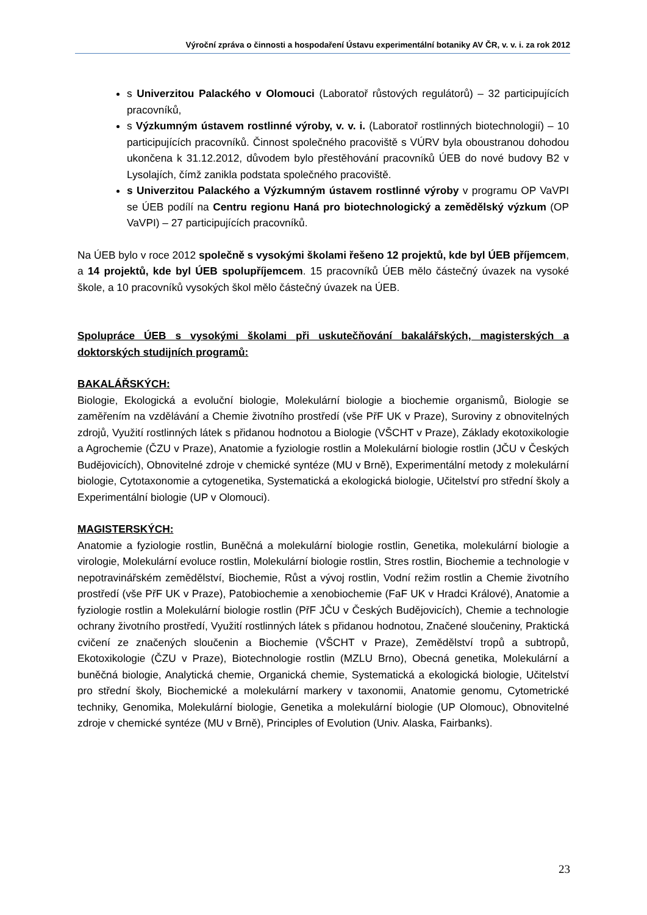Výroční zpráva o činnosti a hospodaření Ústavu experimentální botaniky AV ČR, v. v. i. za rok 2012
s Univerzitou Palackého v Olomouci (Laboratoř růstových regulátorů) – 32 participujících pracovníků,
s Výzkumným ústavem rostlinné výroby, v. v. i. (Laboratoř rostlinných biotechnologií) – 10 participujících pracovníků. Činnost společného pracoviště s VÚRV byla oboustranou dohodou ukončena k 31.12.2012, důvodem bylo přestěhování pracovníků ÚEB do nové budovy B2 v Lysolajích, čímž zanikla podstata společného pracoviště.
s Univerzitou Palackého a Výzkumným ústavem rostlinné výroby v programu OP VaVPI se ÚEB podílí na Centru regionu Haná pro biotechnologický a zemědělský výzkum (OP VaVPI) – 27 participujících pracovníků.
Na ÚEB bylo v roce 2012 společně s vysokými školami řešeno 12 projektů, kde byl ÚEB příjemcem, a 14 projektů, kde byl ÚEB spolupříjemcem. 15 pracovníků ÚEB mělo částečný úvazek na vysoké škole, a 10 pracovníků vysokých škol mělo částečný úvazek na ÚEB.
Spolupráce ÚEB s vysokými školami při uskutečňování bakalářských, magisterských a doktorských studijních programů:
BAKALÁŘSKÝCH:
Biologie, Ekologická a evoluční biologie, Molekulární biologie a biochemie organismů, Biologie se zaměřením na vzdělávání a Chemie životního prostředí (vše PřF UK v Praze), Suroviny z obnovitelných zdrojů, Využití rostlinných látek s přidanou hodnotou a Biologie (VŠCHT v Praze), Základy ekotoxikologie a Agrochemie (ČZU v Praze), Anatomie a fyziologie rostlin a Molekulární biologie rostlin (JČU v Českých Budějovicích), Obnovitelné zdroje v chemické syntéze (MU v Brně), Experimentální metody z molekulární biologie, Cytotaxonomie a cytogenetika, Systematická a ekologická biologie, Učitelství pro střední školy a Experimentální biologie (UP v Olomouci).
MAGISTERSKÝCH:
Anatomie a fyziologie rostlin, Buněčná a molekulární biologie rostlin, Genetika, molekulární biologie a virologie, Molekulární evoluce rostlin, Molekulární biologie rostlin, Stres rostlin, Biochemie a technologie v nepotravinářském zemědělství, Biochemie, Růst a vývoj rostlin, Vodní režim rostlin a Chemie životního prostředí (vše PřF UK v Praze), Patobiochemie a xenobiochemie (FaF UK v Hradci Králové), Anatomie a fyziologie rostlin a Molekulární biologie rostlin (PřF JČU v Českých Budějovicích), Chemie a technologie ochrany životního prostředí, Využití rostlinných látek s přidanou hodnotou, Značené sloučeniny, Praktická cvičení ze značených sloučenin a Biochemie (VŠCHT v Praze), Zemědělství tropů a subtropů, Ekotoxikologie (ČZU v Praze), Biotechnologie rostlin (MZLU Brno), Obecná genetika, Molekulární a buněčná biologie, Analytická chemie, Organická chemie, Systematická a ekologická biologie, Učitelství pro střední školy, Biochemické a molekulární markery v taxonomii, Anatomie genomu, Cytometrické techniky, Genomika, Molekulární biologie, Genetika a molekulární biologie (UP Olomouc), Obnovitelné zdroje v chemické syntéze (MU v Brně), Principles of Evolution (Univ. Alaska, Fairbanks).
23